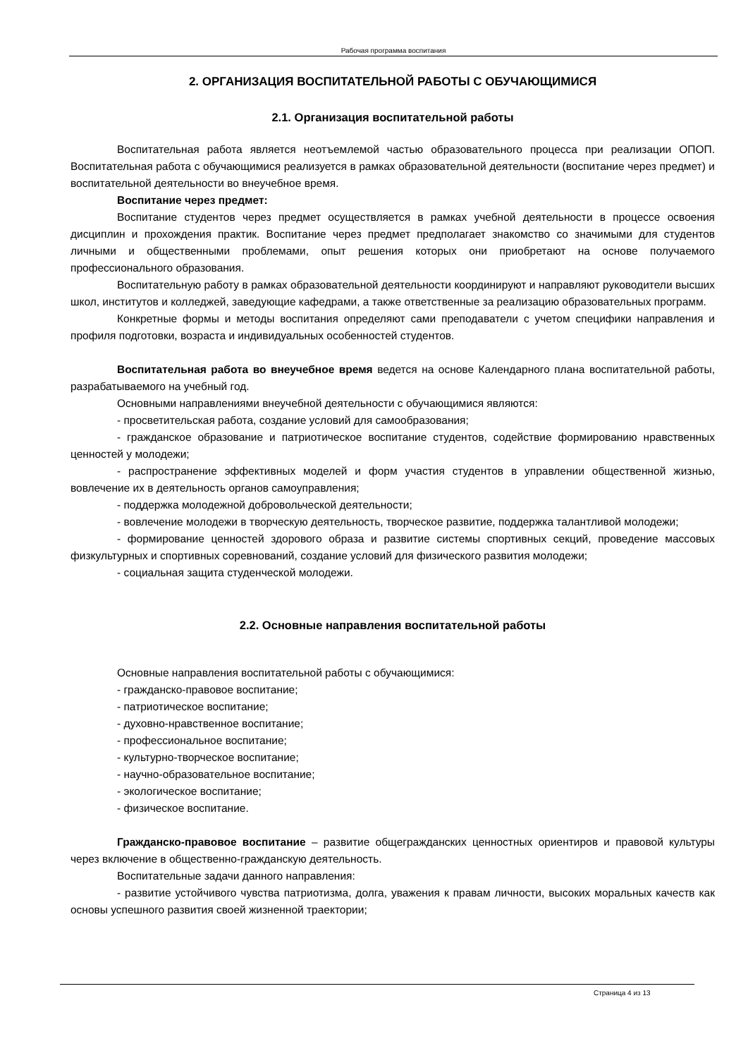Рабочая программа воспитания
2. ОРГАНИЗАЦИЯ ВОСПИТАТЕЛЬНОЙ РАБОТЫ С ОБУЧАЮЩИМИСЯ
2.1. Организация воспитательной работы
Воспитательная работа является неотъемлемой частью образовательного процесса при реализации ОПОП. Воспитательная работа с обучающимися реализуется в рамках образовательной деятельности (воспитание через предмет) и воспитательной деятельности во внеучебное время.
Воспитание через предмет:
Воспитание студентов через предмет осуществляется в рамках учебной деятельности в процессе освоения дисциплин и прохождения практик. Воспитание через предмет предполагает знакомство со значимыми для студентов личными и общественными проблемами, опыт решения которых они приобретают на основе получаемого профессионального образования.
Воспитательную работу в рамках образовательной деятельности координируют и направляют руководители высших школ, институтов и колледжей, заведующие кафедрами, а также ответственные за реализацию образовательных программ.
Конкретные формы и методы воспитания определяют сами преподаватели с учетом специфики направления и профиля подготовки, возраста и индивидуальных особенностей студентов.
Воспитательная работа во внеучебное время ведется на основе Календарного плана воспитательной работы, разрабатываемого на учебный год.
Основными направлениями внеучебной деятельности с обучающимися являются:
- просветительская работа, создание условий для самообразования;
- гражданское образование и патриотическое воспитание студентов, содействие формированию нравственных ценностей у молодежи;
- распространение эффективных моделей и форм участия студентов в управлении общественной жизнью, вовлечение их в деятельность органов самоуправления;
- поддержка молодежной добровольческой деятельности;
- вовлечение молодежи в творческую деятельность, творческое развитие, поддержка талантливой молодежи;
- формирование ценностей здорового образа и развитие системы спортивных секций, проведение массовых физкультурных и спортивных соревнований, создание условий для физического развития молодежи;
- социальная защита студенческой молодежи.
2.2. Основные направления воспитательной работы
Основные направления воспитательной работы с обучающимися:
- гражданско-правовое воспитание;
- патриотическое воспитание;
- духовно-нравственное воспитание;
- профессиональное воспитание;
- культурно-творческое воспитание;
- научно-образовательное воспитание;
- экологическое воспитание;
- физическое воспитание.
Гражданско-правовое воспитание – развитие общегражданских ценностных ориентиров и правовой культуры через включение в общественно-гражданскую деятельность.
Воспитательные задачи данного направления:
- развитие устойчивого чувства патриотизма, долга, уважения к правам личности, высоких моральных качеств как основы успешного развития своей жизненной траектории;
Страница 4 из 13